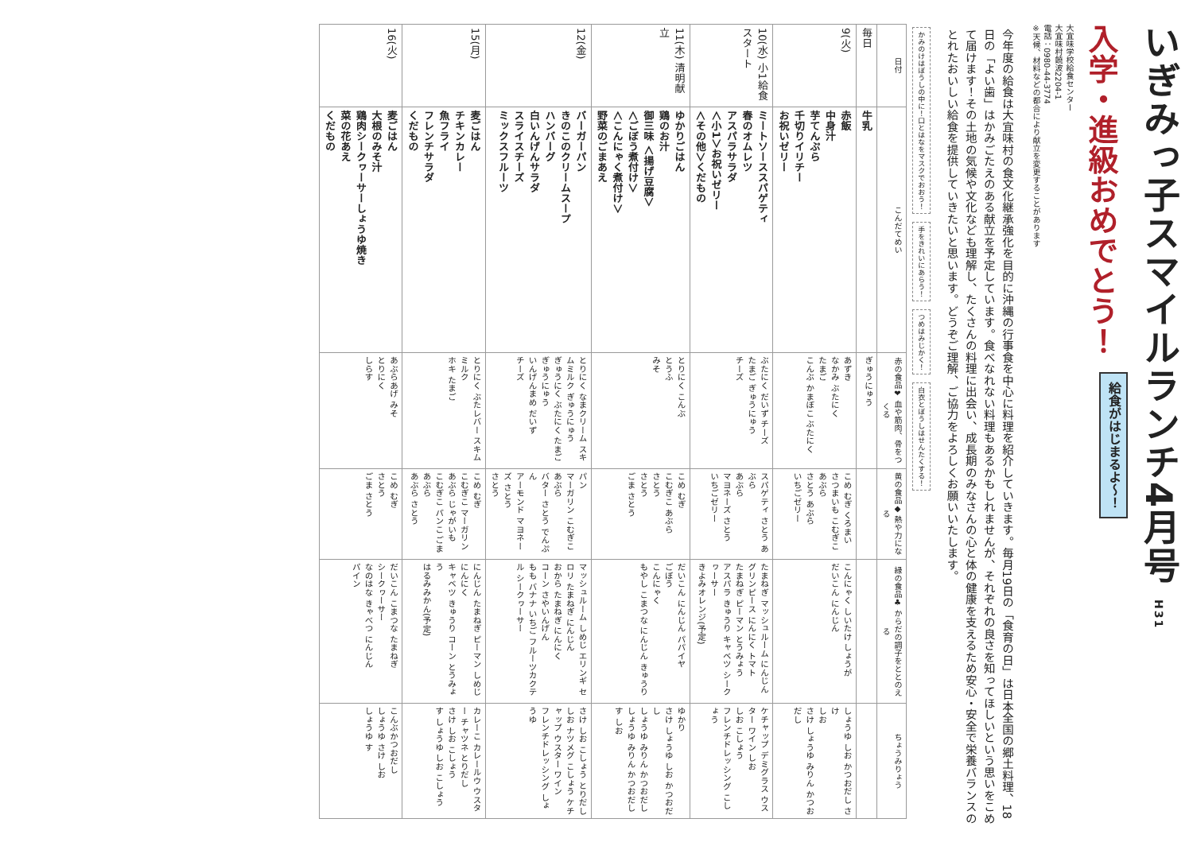いぎみっ子スマイルランチ4月号 H31
入学・進級おめでとう！
給食がはじまるよ～！
大宜味学校給食センター
大宜味村饒波2204-1
電話：0980-44-3774
※天候、材料などの都合により献立を変更することがあります
今年度の給食は大宜味村の食文化継承強化を目的に沖縄の行事食を中心に料理を紹介していきます。毎月19日の「食育の日」は日本全国の郷土料理、18日の「よい歯」はかみごたえのある献立を予定しています。食べなれない料理もあるかもしれませんが、それぞれの良さを知ってほしいという思いをこめて届けます！その土地の気候や文化なども理解し、たくさんの料理に出会い、成長期のみなさんの心と体の健康を支えるため安心・安全で栄養バランスのとれたおいしい給食を提供していきたいと思います。どうぞご理解、ご協力をよろしくお願いいたします。
かみのけはぼうしの中に！口とはなをマスクでおおう！ 手をきれいにあらう！ つめはみじかく！ 白衣とぼうしはせんたくする！
| 日付 | こんだてめい | 赤の食品❤ 血や筋肉、骨をつくる | 黄の食品◆ 熱や力になる | 緑の食品♣ からだの調子をととのえる | ちょうみりょう |
| --- | --- | --- | --- | --- | --- |
| 毎日 | 牛乳 | ぎゅうにゅう | | | |
| 9(火) | 赤飯 中身汁 芋てんぷら 千切りイリチー お祝いゼリー | あずき なかみ ぶたにく たまご こんぶ かまぼこ ぶたにく | こめ むぎ くろまい さつまいも こむぎこ あぶら さとう あぶら いちごゼリー | こんにゃく しいたけ しょうが だいこん にんじん | しょうゆ しお かつおだし さけ しお さけ しょうゆ みりん かつおだし |
| 10(水) 小1給食スタート | ミートソーススパゲティ 春のオムレツ アスパラサラダ ＜小1＞お祝いゼリー ＜その他＞くだもの | ぶたにく だいず チーズ たまご ぎゅうにゅう チーズ | スパゲティ さとう あぶら あぶら マヨネーズ さとう いちごゼリー | たまねぎ マッシュルーム にんじん グリンピース にんにく トマト たまねぎ ピーマン とうみょう アスパラ きゅうり キャベツ シークヮーサー きよみオレンジ(予定) | ケチャップ デミグラス ウスター ワイン しお しお こしょう フレンチドレッシング こしょう |
| 11(木) 清明献立 | ゆかりごはん 鶏のお汁 御三味 ＜揚げ豆腐＞ ＜ごぼう煮付け＞ ＜こんにゃく煮付け＞ 野菜のごまあえ | とりにく こんぶ とうふ みそ | こめ むぎ こむぎこ あぶら さとう さとう ごま さとう | だいこん にんじん パパイヤ ごぼう こんにゃく もやし こまつな にんじん きゅうり | ゆかり さけ しょうゆ しお かつおだし しょうゆ みりん かつおだし しょうゆ みりん かつおだし す しお |
| 12(金) | バーガーパン きのこのクリームスープ ハンバーグ 白いんげんサラダ スライスチーズ ミックスフルーツ | とりにく なまクリーム スキムミルク ぎゅうにゅう ぎゅうにく ぶたにく たまご ぎゅうにゅう いんげんまめ だいず チーズ | パン マーガリン こむぎこ あぶら バター さとう でんぷん アーモンド マヨネーズ さとう さとう | マッシュルーム しめじ エリンギ セロリ たまねぎ にんじん おから たまねぎ にんにく コーン さやいんげん もも バナナ いちご フルーツカクテル シークヮーサー | さけ しお こしょう とりだし しお ナツメグ こしょう ケチャップ ウスター ワイン フレンチドレッシング しょうゆ |
| 15(月) | 麦ごはん チキンカレー 魚フライ フレンチサラダ くだもの | とりにく ぶたレバー スキムミルク ホキ たまご | こめ むぎ こむぎこ マーガリン あぶら じゃがいも こむぎこ パンこ ごま あぶら あぶら さとう | にんじん たまねぎ ピーマン しめじ にんにく キャベツ きゅうり コーン とうみょう はるみみかん(予定) | カレーこ カレールウ ウスター チャツネ とりだし さけ しお こしょう す しょうゆ しお こしょう |
| 16(火) | 麦ごはん 大根のみそ汁 鶏肉シークヮーサーしょうゆ焼き 菜の花あえ くだもの | あぶらあげ みそ とりにく しらす | こめ むぎ さとう ごま さとう | だいこん こまつな たまねぎ シークヮーサー なのはな きゃべつ にんじん パイン | こんぶかつおだし しょうゆ さけ しお しょうゆ す |